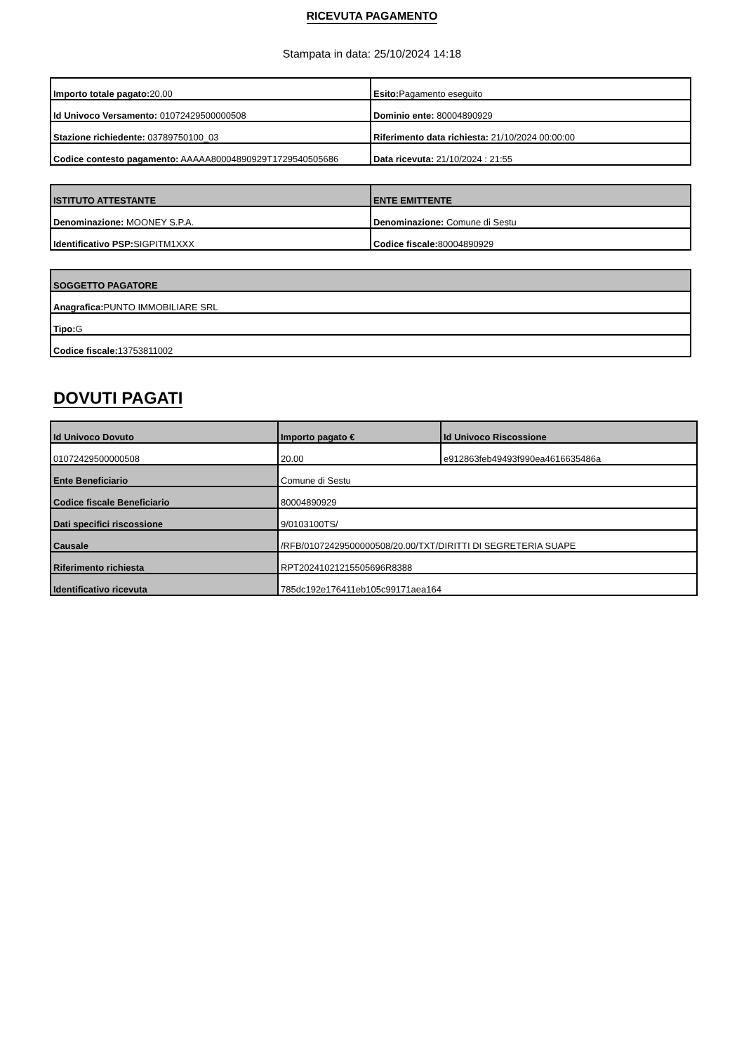RICEVUTA PAGAMENTO
Stampata in data: 25/10/2024 14:18
| Importo totale pagato: 20,00 | Esito: Pagamento eseguito |
| Id Univoco Versamento: 01072429500000508 | Dominio ente: 80004890929 |
| Stazione richiedente: 03789750100_03 | Riferimento data richiesta: 21/10/2024 00:00:00 |
| Codice contesto pagamento: AAAAA80004890929T1729540505686 | Data ricevuta: 21/10/2024 : 21:55 |
| ISTITUTO ATTESTANTE | ENTE EMITTENTE |
| --- | --- |
| Denominazione: MOONEY S.P.A. | Denominazione: Comune di Sestu |
| Identificativo PSP: SIGPITM1XXX | Codice fiscale: 80004890929 |
| SOGGETTO PAGATORE |
| --- |
| Anagrafica: PUNTO IMMOBILIARE SRL |
| Tipo: G |
| Codice fiscale: 13753811002 |
DOVUTI PAGATI
| Id Univoco Dovuto | Importo pagato € | Id Univoco Riscossione |
| --- | --- | --- |
| 01072429500000508 | 20.00 | e912863feb49493f990ea4616635486a |
| Ente Beneficiario | Comune di Sestu | |
| Codice fiscale Beneficiario | 80004890929 | |
| Dati specifici riscossione | 9/0103100TS/ | |
| Causale | /RFB/01072429500000508/20.00/TXT/DIRITTI DI SEGRETERIA SUAPE | |
| Riferimento richiesta | RPT20241021215505696R8388 | |
| Identificativo ricevuta | 785dc192e176411eb105c99171aea164 | |